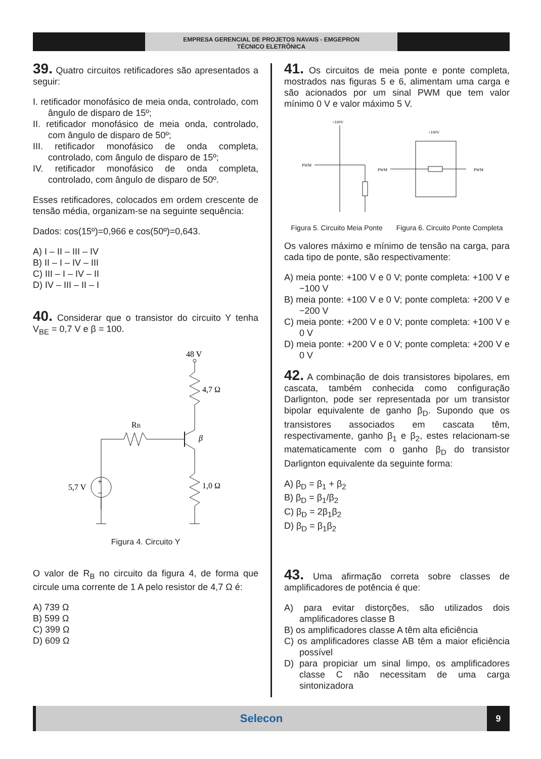EMPRESA GERENCIAL DE PROJETOS NAVAIS - EMGEPRON
TÉCNICO ELETRÔNICA
39. Quatro circuitos retificadores são apresentados a seguir:
I. retificador monofásico de meia onda, controlado, com ângulo de disparo de 15º;
II. retificador monofásico de meia onda, controlado, com ângulo de disparo de 50º;
III. retificador monofásico de onda completa, controlado, com ângulo de disparo de 15º;
IV. retificador monofásico de onda completa, controlado, com ângulo de disparo de 50º.
Esses retificadores, colocados em ordem crescente de tensão média, organizam-se na seguinte sequência:
Dados: cos(15º)=0,966 e cos(50º)=0,643.
A) I – II – III – IV
B) II – I – IV – III
C) III – I – IV – II
D) IV – III – II – I
40. Considerar que o transistor do circuito Y tenha V<sub>BE</sub> = 0,7 V e β = 100.
48 V
4,7 Ω
RB
β
1,0 Ω
+
–
5,7 V
Figura 4. Circuito Y
O valor de R<sub>B</sub> no circuito da figura 4, de forma que circule uma corrente de 1 A pelo resistor de 4,7 Ω é:
A) 739 Ω
B) 599 Ω
C) 399 Ω
D) 609 Ω
41. Os circuitos de meia ponte e ponte completa, mostrados nas figuras 5 e 6, alimentam uma carga e são acionados por um sinal PWM que tem valor mínimo 0 V e valor máximo 5 V.
+100V
PWM
+100V
PWM
PWM
Figura 5. Circuito Meia Ponte Figura 6. Circuito Ponte Completa
Os valores máximo e mínimo de tensão na carga, para cada tipo de ponte, são respectivamente:
A) meia ponte: +100 V e 0 V; ponte completa: +100 V e −100 V
B) meia ponte: +100 V e 0 V; ponte completa: +200 V e −200 V
C) meia ponte: +200 V e 0 V; ponte completa: +100 V e 0 V
D) meia ponte: +200 V e 0 V; ponte completa: +200 V e 0 V
42. A combinação de dois transistores bipolares, em cascata, também conhecida como configuração Darlignton, pode ser representada por um transistor bipolar equivalente de ganho β<sub>D</sub>. Supondo que os transistores associados em cascata têm, respectivamente, ganho β<sub>1</sub> e β<sub>2</sub>, estes relacionam-se matematicamente com o ganho β<sub>D</sub> do transistor Darlignton equivalente da seguinte forma:
A) β<sub>D</sub> = β<sub>1</sub> + β<sub>2</sub>
B) β<sub>D</sub> = β<sub>1</sub>/β<sub>2</sub>
C) β<sub>D</sub> = 2β<sub>1</sub>β<sub>2</sub>
D) β<sub>D</sub> = β<sub>1</sub>β<sub>2</sub>
43. Uma afirmação correta sobre classes de amplificadores de potência é que:
A) para evitar distorções, são utilizados dois amplificadores classe B
B) os amplificadores classe A têm alta eficiência
C) os amplificadores classe AB têm a maior eficiência possível
D) para propiciar um sinal limpo, os amplificadores classe C não necessitam de uma carga sintonizadora
Selecon
9